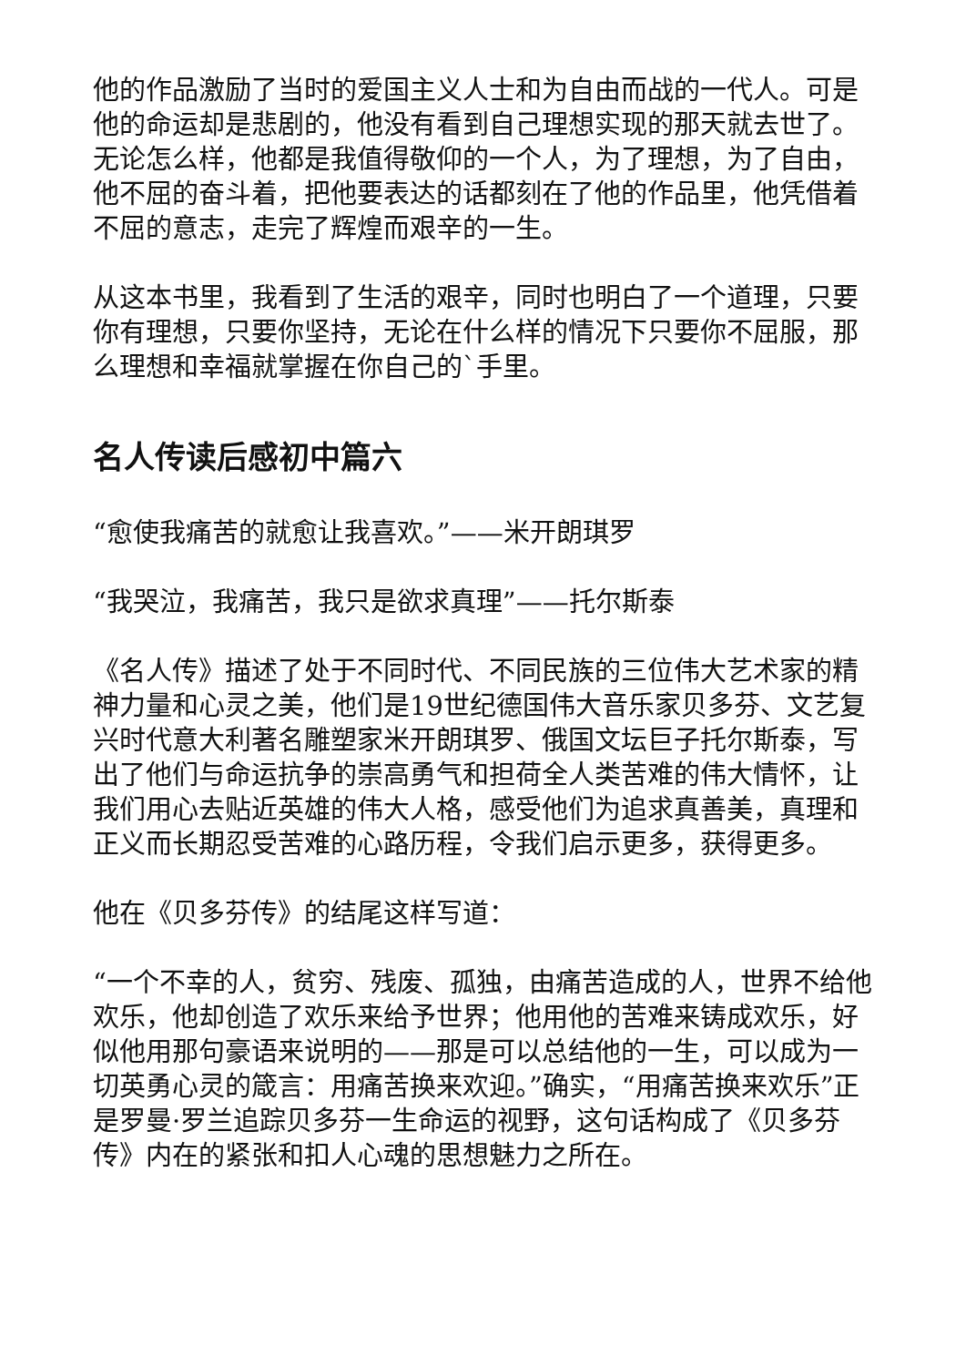他的作品激励了当时的爱国主义人士和为自由而战的一代人。可是他的命运却是悲剧的，他没有看到自己理想实现的那天就去世了。无论怎么样，他都是我值得敬仰的一个人，为了理想，为了自由，他不屈的奋斗着，把他要表达的话都刻在了他的作品里，他凭借着不屈的意志，走完了辉煌而艰辛的一生。
从这本书里，我看到了生活的艰辛，同时也明白了一个道理，只要你有理想，只要你坚持，无论在什么样的情况下只要你不屈服，那么理想和幸福就掌握在你自己的`手里。
名人传读后感初中篇六
“愈使我痛苦的就愈让我喜欢。”——米开朗琪罗
“我哭泣，我痛苦，我只是欲求真理”——托尔斯泰
《名人传》描述了处于不同时代、不同民族的三位伟大艺术家的精神力量和心灵之美，他们是19世纪德国伟大音乐家贝多芬、文艺复兴时代意大利著名雕塑家米开朗琪罗、俄国文坛巨子托尔斯泰，写出了他们与命运抗争的崇高勇气和担荷全人类苦难的伟大情怀，让我们用心去贴近英雄的伟大人格，感受他们为追求真善美，真理和正义而长期忍受苦难的心路历程，令我们启示更多，获得更多。
他在《贝多芬传》的结尾这样写道：
“一个不幸的人，贫穷、残废、孤独，由痛苦造成的人，世界不给他欢乐，他却创造了欢乐来给予世界；他用他的苦难来铸成欢乐，好似他用那句豪语来说明的——那是可以总结他的一生，可以成为一切英勇心灵的箴言：用痛苦换来欢迎。”确实，“用痛苦换来欢乐”正是罗曼·罗兰追踪贝多芬一生命运的视野，这句话构成了《贝多芬传》内在的紧张和扣人心魂的思想魅力之所在。